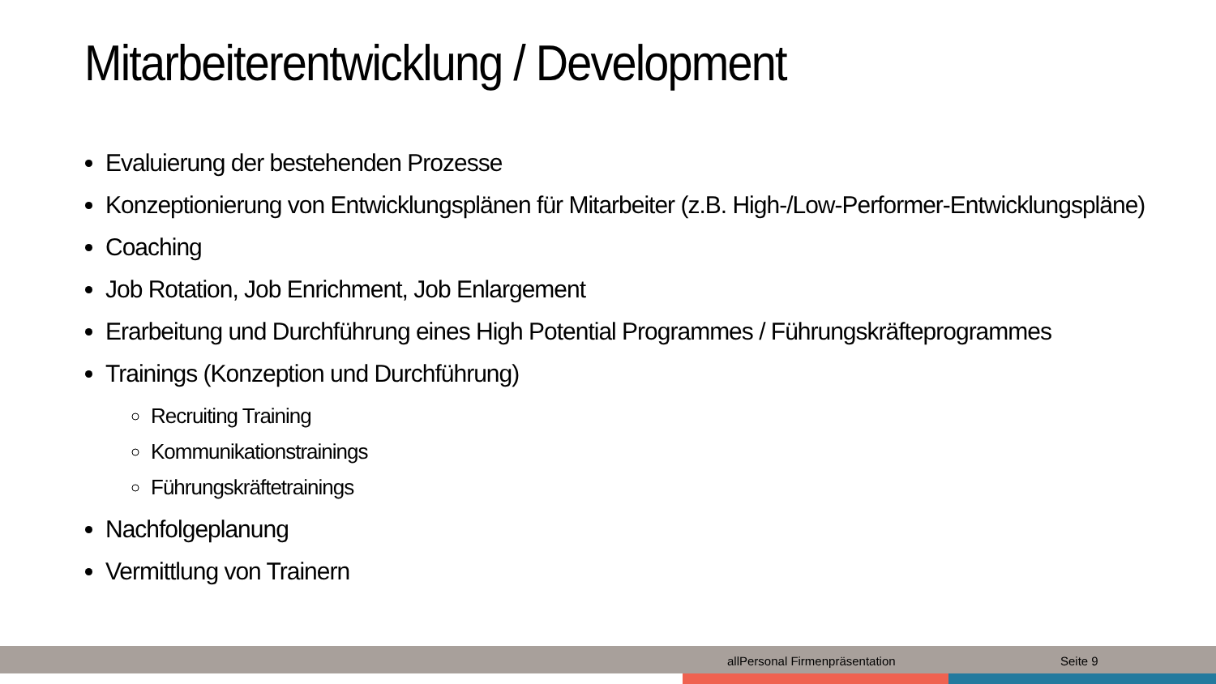Mitarbeiterentwicklung / Development
Evaluierung der bestehenden Prozesse
Konzeptionierung von Entwicklungsplänen für Mitarbeiter (z.B. High-/Low-Performer-Entwicklungspläne)
Coaching
Job Rotation, Job Enrichment, Job Enlargement
Erarbeitung und Durchführung eines High Potential Programmes / Führungskräfteprogrammes
Trainings (Konzeption und Durchführung)
Recruiting Training
Kommunikationstrainings
Führungskräftetrainings
Nachfolgeplanung
Vermittlung von Trainern
allPersonal Firmenpräsentation Seite 9